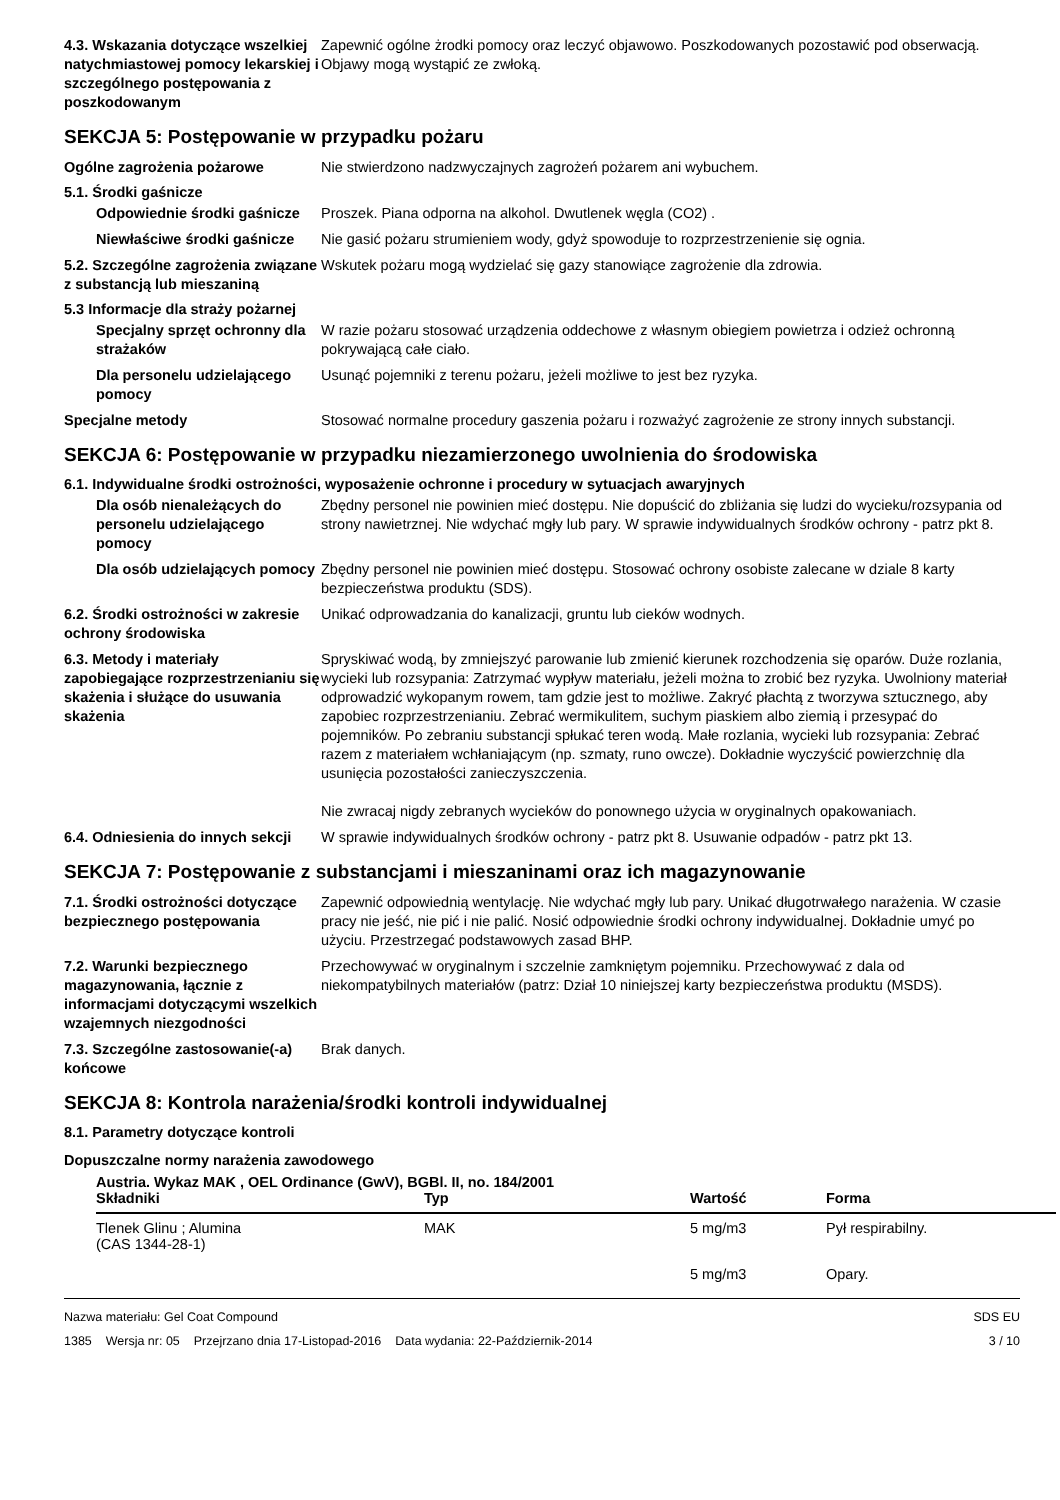4.3. Wskazania dotyczące wszelkiej natychmiastowej pomocy lekarskiej i szczególnego postępowania z poszkodowanym
Zapewnić ogólne żrodki pomocy oraz leczyć objawowo. Poszkodowanych pozostawić pod obserwacją. Objawy mogą wystąpić ze zwłoką.
SEKCJA 5: Postępowanie w przypadku pożaru
Ogólne zagrożenia pożarowe Nie stwierdzono nadzwyczajnych zagrożeń pożarem ani wybuchem.
5.1. Środki gaśnicze
Odpowiednie środki gaśnicze
Proszek. Piana odporna na alkohol. Dwutlenek węgla (CO2) .
Niewłaściwe środki gaśnicze
Nie gasić pożaru strumieniem wody, gdyż spowoduje to rozprzestrzenienie się ognia.
5.2. Szczególne zagrożenia związane z substancją lub mieszaniną
Wskutek pożaru mogą wydzielać się gazy stanowiące zagrożenie dla zdrowia.
5.3 Informacje dla straży pożarnej
Specjalny sprzęt ochronny dla strażaków
W razie pożaru stosować urządzenia oddechowe z własnym obiegiem powietrza i odzież ochronną pokrywającą całe ciało.
Dla personelu udzielającego pomocy
Usunąć pojemniki z terenu pożaru, jeżeli możliwe to jest bez ryzyka.
Specjalne metody Stosować normalne procedury gaszenia pożaru i rozważyć zagrożenie ze strony innych substancji.
SEKCJA 6: Postępowanie w przypadku niezamierzonego uwolnienia do środowiska
6.1. Indywidualne środki ostrożności, wyposażenie ochronne i procedury w sytuacjach awaryjnych
Dla osób nienależących do personelu udzielającego pomocy
Zbędny personel nie powinien mieć dostępu. Nie dopuścić do zbliżania się ludzi do wycieku/rozsypania od strony nawietrznej. Nie wdychać mgły lub pary. W sprawie indywidualnych środków ochrony - patrz pkt 8.
Dla osób udzielających pomocy
Zbędny personel nie powinien mieć dostępu. Stosować ochrony osobiste zalecane w dziale 8 karty bezpieczeństwa produktu (SDS).
6.2. Środki ostrożności w zakresie ochrony środowiska
Unikać odprowadzania do kanalizacji, gruntu lub cieków wodnych.
6.3. Metody i materiały zapobiegające rozprzestrzenianiu się skażenia i służące do usuwania skażenia
Spryskiwać wodą, by zmniejszyć parowanie lub zmienić kierunek rozchodzenia się oparów. Duże rozlania, wycieki lub rozsypania: Zatrzymać wypływ materiału, jeżeli można to zrobić bez ryzyka. Uwolniony materiał odprowadzić wykopanym rowem, tam gdzie jest to możliwe. Zakryć płachtą z tworzywa sztucznego, aby zapobiec rozprzestrzenianiu. Zebrać wermikulitem, suchym piaskiem albo ziemią i przesypać do pojemników. Po zebraniu substancji spłukać teren wodą. Małe rozlania, wycieki lub rozsypania: Zebrać razem z materiałem wchłaniającym (np. szmaty, runo owcze). Dokładnie wyczyścić powierzchnię dla usunięcia pozostałości zanieczyszczenia.
Nie zwracaj nigdy zebranych wycieków do ponownego użycia w oryginalnych opakowaniach.
6.4. Odniesienia do innych sekcji
W sprawie indywidualnych środków ochrony - patrz pkt 8. Usuwanie odpadów - patrz pkt 13.
SEKCJA 7: Postępowanie z substancjami i mieszaninami oraz ich magazynowanie
7.1. Środki ostrożności dotyczące bezpiecznego postępowania
Zapewnić odpowiednią wentylację. Nie wdychać mgły lub pary. Unikać długotrwałego narażenia. W czasie pracy nie jeść, nie pić i nie palić. Nosić odpowiednie środki ochrony indywidualnej. Dokładnie umyć po użyciu. Przestrzegać podstawowych zasad BHP.
7.2. Warunki bezpiecznego magazynowania, łącznie z informacjami dotyczącymi wszelkich wzajemnych niezgodności
Przechowywać w oryginalnym i szczelnie zamkniętym pojemniku. Przechowywać z dala od niekompatybilnych materiałów (patrz: Dział 10 niniejszej karty bezpieczeństwa produktu (MSDS).
7.3. Szczególne zastosowanie(-a) końcowe
Brak danych.
SEKCJA 8: Kontrola narażenia/środki kontroli indywidualnej
8.1. Parametry dotyczące kontroli
Dopuszczalne normy narażenia zawodowego
Austria. Wykaz MAK , OEL Ordinance (GwV), BGBl. II, no. 184/2001
| Składniki | Typ | Wartość | Forma |
| --- | --- | --- | --- |
| Tlenek Glinu ; Alumina (CAS 1344-28-1) | MAK | 5 mg/m3 | Pył respirabilny. |
| | | 5 mg/m3 | Opary. |
Nazwa materiału: Gel Coat Compound
1385 Wersja nr: 05 Przejrzano dnia 17-Listopad-2016 Data wydania: 22-Październik-2014
SDS EU
3 / 10